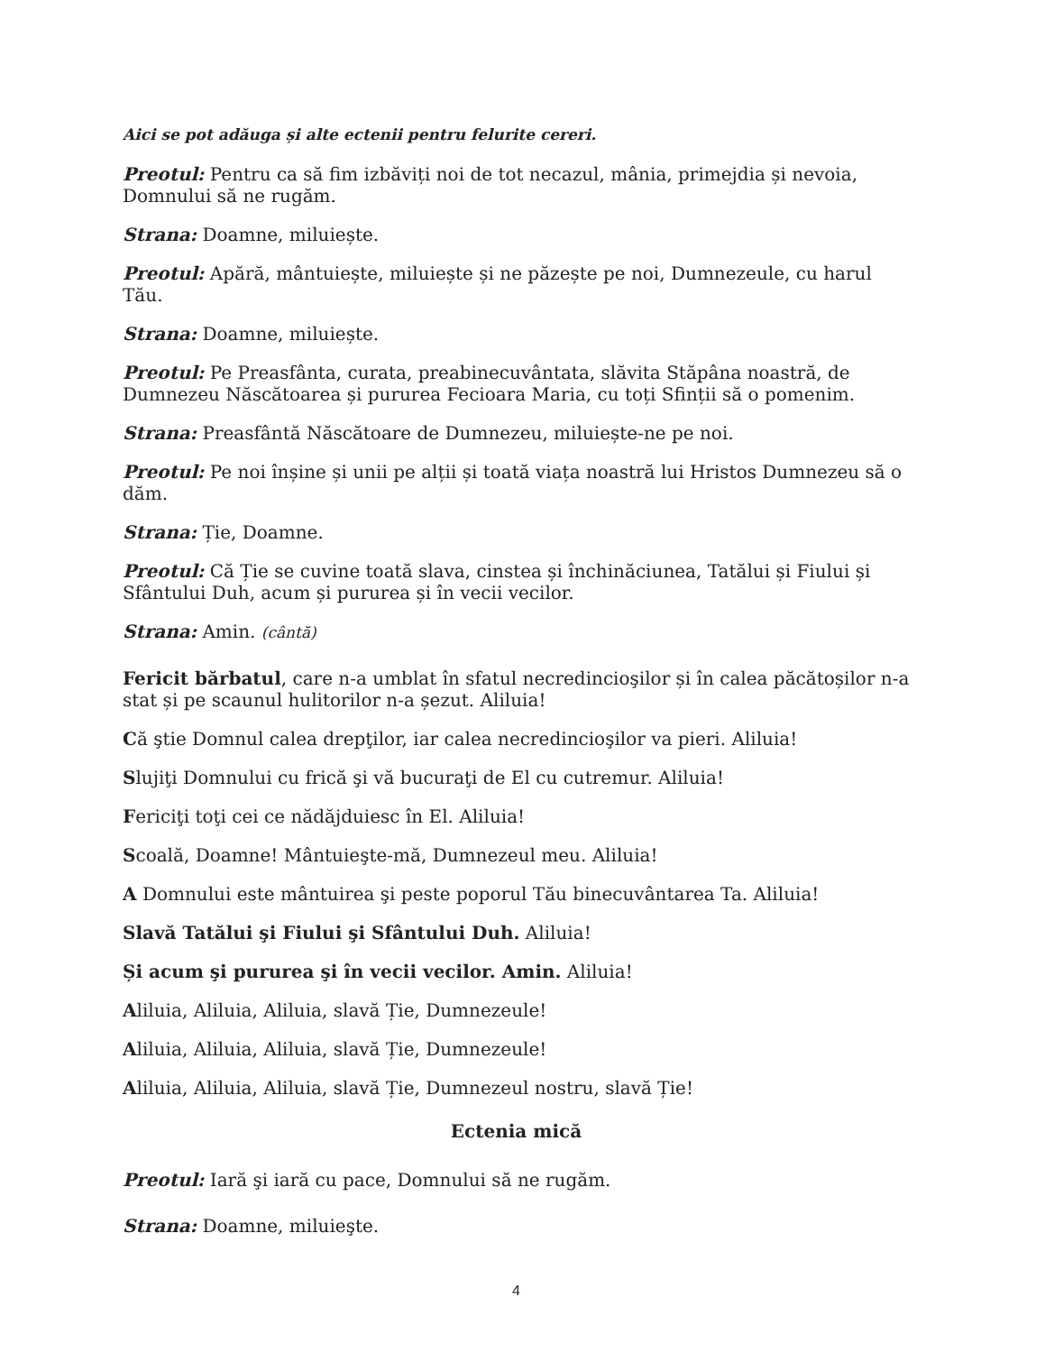Aici se pot adăuga și alte ectenii pentru felurite cereri.
Preotul: Pentru ca să fim izbăviți noi de tot necazul, mânia, primejdia și nevoia, Domnului să ne rugăm.
Strana: Doamne, miluiește.
Preotul: Apără, mântuiește, miluiește și ne păzește pe noi, Dumnezeule, cu harul Tău.
Strana: Doamne, miluiește.
Preotul: Pe Preasfânta, curata, preabinecuvântata, slăvita Stăpâna noastră, de Dumnezeu Născătoarea și pururea Fecioara Maria, cu toți Sfinții să o pomenim.
Strana: Preasfântă Născătoare de Dumnezeu, miluiește-ne pe noi.
Preotul: Pe noi înșine și unii pe alții și toată viața noastră lui Hristos Dumnezeu să o dăm.
Strana: Ție, Doamne.
Preotul: Că Ție se cuvine toată slava, cinstea și închinăciunea, Tatălui și Fiului și Sfântului Duh, acum și pururea și în vecii vecilor.
Strana: Amin. (cântă)
Fericit bărbatul, care n-a umblat în sfatul necredincioşilor și în calea păcătoșilor n-a stat și pe scaunul hulitorilor n-a șezut. Aliluia!
Că ştie Domnul calea drepţilor, iar calea necredincioşilor va pieri. Aliluia!
Slujiţi Domnului cu frică şi vă bucuraţi de El cu cutremur. Aliluia!
Fericiţi toţi cei ce nădăjduiesc în El. Aliluia!
Scoală, Doamne! Mântuieşte-mă, Dumnezeul meu. Aliluia!
A Domnului este mântuirea şi peste poporul Tău binecuvântarea Ta. Aliluia!
Slavă Tatălui şi Fiului şi Sfântului Duh. Aliluia!
Și acum şi pururea şi în vecii vecilor. Amin. Aliluia!
Aliluia, Aliluia, Aliluia, slavă Ție, Dumnezeule!
Aliluia, Aliluia, Aliluia, slavă Ție, Dumnezeule!
Aliluia, Aliluia, Aliluia, slavă Ție, Dumnezeul nostru, slavă Ție!
Ectenia mică
Preotul: Iară şi iară cu pace, Domnului să ne rugăm.
Strana: Doamne, miluieşte.
4